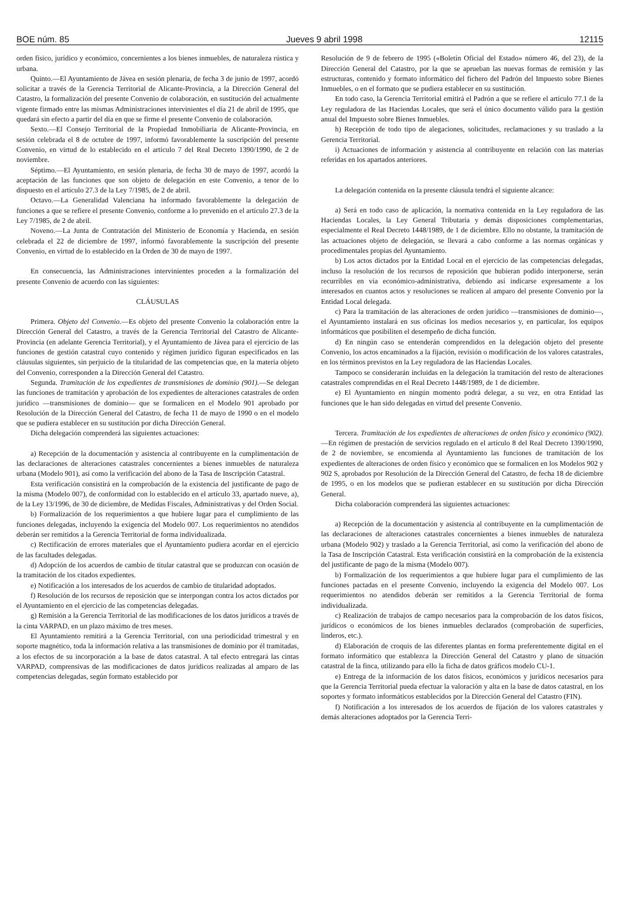BOE núm. 85 Jueves 9 abril 1998 12115
orden físico, jurídico y económico, concernientes a los bienes inmuebles, de naturaleza rústica y urbana.
Quinto.—El Ayuntamiento de Jávea en sesión plenaria, de fecha 3 de junio de 1997, acordó solicitar a través de la Gerencia Territorial de Alicante-Provincia, a la Dirección General del Catastro, la formalización del presente Convenio de colaboración, en sustitución del actualmente vigente firmado entre las mismas Administraciones intervinientes el día 21 de abril de 1995, que quedará sin efecto a partir del día en que se firme el presente Convenio de colaboración.
Sexto.—El Consejo Territorial de la Propiedad Inmobiliaria de Alicante-Provincia, en sesión celebrada el 8 de octubre de 1997, informó favorablemente la suscripción del presente Convenio, en virtud de lo establecido en el artículo 7 del Real Decreto 1390/1990, de 2 de noviembre.
Séptimo.—El Ayuntamiento, en sesión plenaria, de fecha 30 de mayo de 1997, acordó la aceptación de las funciones que son objeto de delegación en este Convenio, a tenor de lo dispuesto en el artículo 27.3 de la Ley 7/1985, de 2 de abril.
Octavo.—La Generalidad Valenciana ha informado favorablemente la delegación de funciones a que se refiere el presente Convenio, conforme a lo prevenido en el artículo 27.3 de la Ley 7/1985, de 2 de abril.
Noveno.—La Junta de Contratación del Ministerio de Economía y Hacienda, en sesión celebrada el 22 de diciembre de 1997, informó favorablemente la suscripción del presente Convenio, en virtud de lo establecido en la Orden de 30 de mayo de 1997.
En consecuencia, las Administraciones intervinientes proceden a la formalización del presente Convenio de acuerdo con las siguientes:
CLÁUSULAS
Primera. Objeto del Convenio.—Es objeto del presente Convenio la colaboración entre la Dirección General del Catastro, a través de la Gerencia Territorial del Catastro de Alicante- Provincia (en adelante Gerencia Territorial), y el Ayuntamiento de Jávea para el ejercicio de las funciones de gestión catastral cuyo contenido y régimen jurídico figuran especificados en las cláusulas siguientes, sin perjuicio de la titularidad de las competencias que, en la materia objeto del Convenio, corresponden a la Dirección General del Catastro.
Segunda. Tramitación de los expedientes de transmisiones de dominio (901).—Se delegan las funciones de tramitación y aprobación de los expedientes de alteraciones catastrales de orden jurídico —transmisiones de dominio— que se formalicen en el Modelo 901 aprobado por Resolución de la Dirección General del Catastro, de fecha 11 de mayo de 1990 o en el modelo que se pudiera establecer en su sustitución por dicha Dirección General.
Dicha delegación comprenderá las siguientes actuaciones:
a) Recepción de la documentación y asistencia al contribuyente en la cumplimentación de las declaraciones de alteraciones catastrales concernientes a bienes inmuebles de naturaleza urbana (Modelo 901), así como la verificación del abono de la Tasa de Inscripción Catastral.
Esta verificación consistirá en la comprobación de la existencia del justificante de pago de la misma (Modelo 007), de conformidad con lo establecido en el artículo 33, apartado nueve, a), de la Ley 13/1996, de 30 de diciembre, de Medidas Fiscales, Administrativas y del Orden Social.
b) Formalización de los requerimientos a que hubiere lugar para el cumplimiento de las funciones delegadas, incluyendo la exigencia del Modelo 007. Los requerimientos no atendidos deberán ser remitidos a la Gerencia Territorial de forma individualizada.
c) Rectificación de errores materiales que el Ayuntamiento pudiera acordar en el ejercicio de las facultades delegadas.
d) Adopción de los acuerdos de cambio de titular catastral que se produzcan con ocasión de la tramitación de los citados expedientes.
e) Notificación a los interesados de los acuerdos de cambio de titularidad adoptados.
f) Resolución de los recursos de reposición que se interpongan contra los actos dictados por el Ayuntamiento en el ejercicio de las competencias delegadas.
g) Remisión a la Gerencia Territorial de las modificaciones de los datos jurídicos a través de la cinta VARPAD, en un plazo máximo de tres meses.
El Ayuntamiento remitirá a la Gerencia Territorial, con una periodicidad trimestral y en soporte magnético, toda la información relativa a las transmisiones de dominio por él tramitadas, a los efectos de su incorporación a la base de datos catastral. A tal efecto entregará las cintas VARPAD, comprensivas de las modificaciones de datos jurídicos realizadas al amparo de las competencias delegadas, según formato establecido por
Resolución de 9 de febrero de 1995 («Boletín Oficial del Estado» número 46, del 23), de la Dirección General del Catastro, por la que se aprueban las nuevas formas de remisión y las estructuras, contenido y formato informático del fichero del Padrón del Impuesto sobre Bienes Inmuebles, o en el formato que se pudiera establecer en su sustitución.
En todo caso, la Gerencia Territorial emitirá el Padrón a que se refiere el artículo 77.1 de la Ley reguladora de las Haciendas Locales, que será el único documento válido para la gestión anual del Impuesto sobre Bienes Inmuebles.
h) Recepción de todo tipo de alegaciones, solicitudes, reclamaciones y su traslado a la Gerencia Territorial.
i) Actuaciones de información y asistencia al contribuyente en relación con las materias referidas en los apartados anteriores.
La delegación contenida en la presente cláusula tendrá el siguiente alcance:
a) Será en todo caso de aplicación, la normativa contenida en la Ley reguladora de las Haciendas Locales, la Ley General Tributaria y demás disposiciones complementarias, especialmente el Real Decreto 1448/1989, de 1 de diciembre. Ello no obstante, la tramitación de las actuaciones objeto de delegación, se llevará a cabo conforme a las normas orgánicas y procedimentales propias del Ayuntamiento.
b) Los actos dictados por la Entidad Local en el ejercicio de las competencias delegadas, incluso la resolución de los recursos de reposición que hubieran podido interponerse, serán recurribles en vía económico-administrativa, debiendo así indicarse expresamente a los interesados en cuantos actos y resoluciones se realicen al amparo del presente Convenio por la Entidad Local delegada.
c) Para la tramitación de las alteraciones de orden jurídico —transmisiones de dominio—, el Ayuntamiento instalará en sus oficinas los medios necesarios y, en particular, los equipos informáticos que posibiliten el desempeño de dicha función.
d) En ningún caso se entenderán comprendidos en la delegación objeto del presente Convenio, los actos encaminados a la fijación, revisión o modificación de los valores catastrales, en los términos previstos en la Ley reguladora de las Haciendas Locales.
Tampoco se considerarán incluidas en la delegación la tramitación del resto de alteraciones catastrales comprendidas en el Real Decreto 1448/1989, de 1 de diciembre.
e) El Ayuntamiento en ningún momento podrá delegar, a su vez, en otra Entidad las funciones que le han sido delegadas en virtud del presente Convenio.
Tercera. Tramitación de los expedientes de alteraciones de orden físico y económico (902).—En régimen de prestación de servicios regulado en el artículo 8 del Real Decreto 1390/1990, de 2 de noviembre, se encomienda al Ayuntamiento las funciones de tramitación de los expedientes de alteraciones de orden físico y económico que se formalicen en los Modelos 902 y 902 S, aprobados por Resolución de la Dirección General del Catastro, de fecha 18 de diciembre de 1995, o en los modelos que se pudieran establecer en su sustitución por dicha Dirección General.
Dicha colaboración comprenderá las siguientes actuaciones:
a) Recepción de la documentación y asistencia al contribuyente en la cumplimentación de las declaraciones de alteraciones catastrales concernientes a bienes inmuebles de naturaleza urbana (Modelo 902) y traslado a la Gerencia Territorial, así como la verificación del abono de la Tasa de Inscripción Catastral. Esta verificación consistirá en la comprobación de la existencia del justificante de pago de la misma (Modelo 007).
b) Formalización de los requerimientos a que hubiere lugar para el cumplimiento de las funciones pactadas en el presente Convenio, incluyendo la exigencia del Modelo 007. Los requerimientos no atendidos deberán ser remitidos a la Gerencia Territorial de forma individualizada.
c) Realización de trabajos de campo necesarios para la comprobación de los datos físicos, jurídicos o económicos de los bienes inmuebles declarados (comprobación de superficies, linderos, etc.).
d) Elaboración de croquis de las diferentes plantas en forma preferentemente digital en el formato informático que establezca la Dirección General del Catastro y plano de situación catastral de la finca, utilizando para ello la ficha de datos gráficos modelo CU-1.
e) Entrega de la información de los datos físicos, económicos y jurídicos necesarios para que la Gerencia Territorial pueda efectuar la valoración y alta en la base de datos catastral, en los soportes y formato informáticos establecidos por la Dirección General del Catastro (FIN).
f) Notificación a los interesados de los acuerdos de fijación de los valores catastrales y demás alteraciones adoptados por la Gerencia Terri-